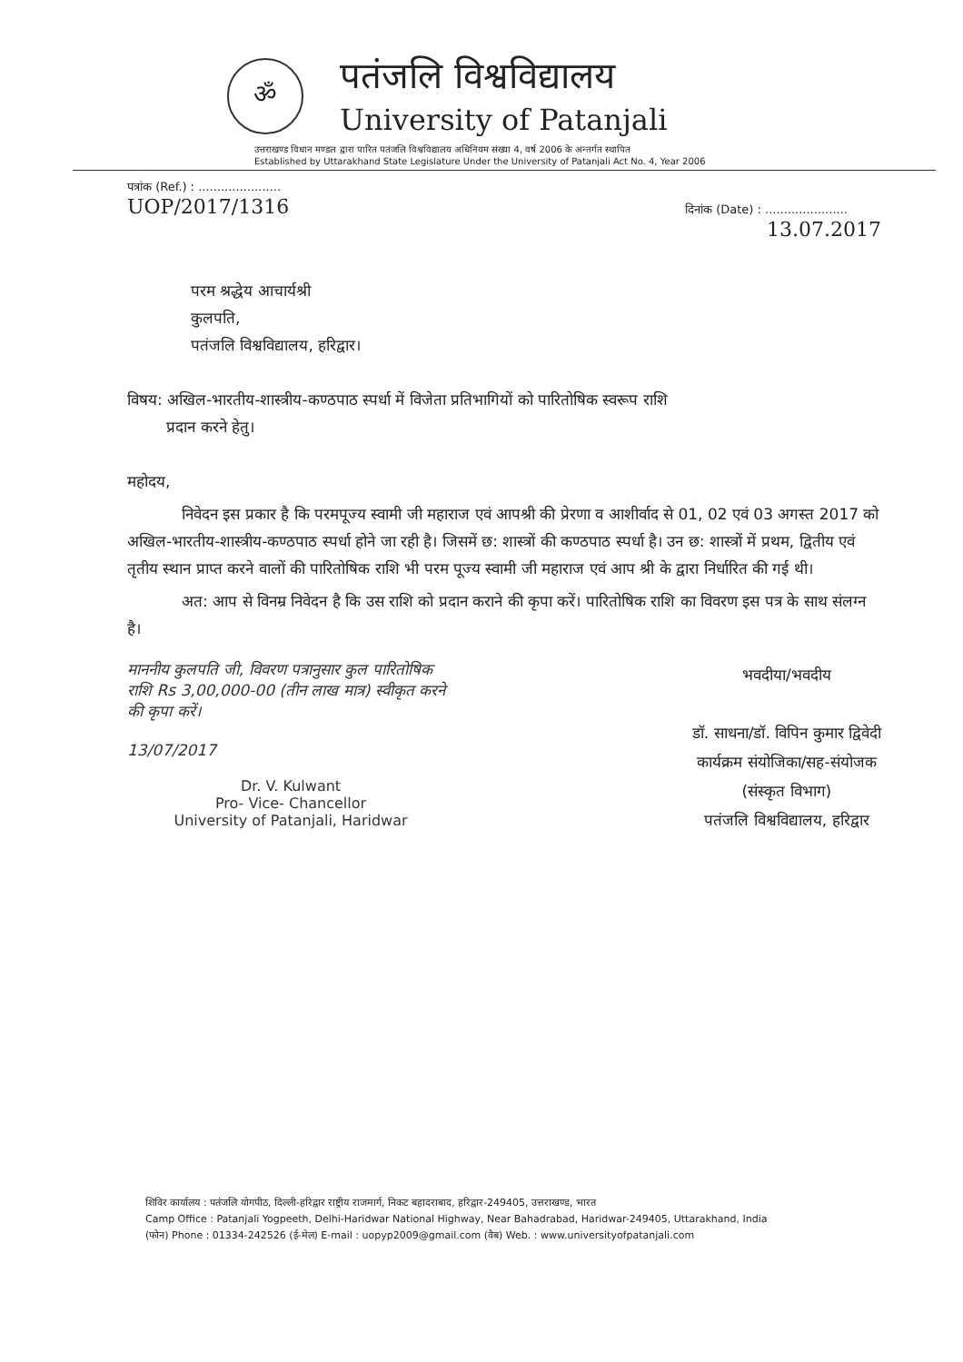ॐ
पतंजलि विश्वविद्यालय
University of Patanjali
उत्तराखण्ड विधान मण्डल द्वारा पारित पतंजलि विश्वविद्यालय अधिनियम संख्या 4, वर्ष 2006 के अन्तर्गत स्थापित
Established by Uttarakhand State Legislature Under the University of Patanjali Act No. 4, Year 2006
पत्रांक (Ref.) : ......................
UOP/2017/1316
दिनांक (Date) : ......................
13.07.2017
परम श्रद्धेय आचार्यश्री
कुलपति,
पतंजलि विश्वविद्यालय, हरिद्वार।
विषय: अखिल-भारतीय-शास्त्रीय-कण्ठपाठ स्पर्धा में विजेता प्रतिभागियों को पारितोषिक स्वरूप राशि
प्रदान करने हेतु।
महोदय,
निवेदन इस प्रकार है कि परमपूज्य स्वामी जी महाराज एवं आपश्री की प्रेरणा व आशीर्वाद से 01, 02 एवं 03 अगस्त 2017 को अखिल-भारतीय-शास्त्रीय-कण्ठपाठ स्पर्धा होने जा रही है। जिसमें छ: शास्त्रों की कण्ठपाठ स्पर्धा है। उन छ: शास्त्रों में प्रथम, द्वितीय एवं तृतीय स्थान प्राप्त करने वालों की पारितोषिक राशि भी परम पूज्य स्वामी जी महाराज एवं आप श्री के द्वारा निर्धारित की गई थी।
अत: आप से विनम्र निवेदन है कि उस राशि को प्रदान कराने की कृपा करें। पारितोषिक राशि का विवरण इस पत्र के साथ संलग्न है।
माननीय कुलपति जी, विवरण पत्रानुसार कुल पारितोषिक राशि Rs 3,00,000-00 (तीन लाख मात्र) स्वीकृत करने की कृपा करें।
13/07/2017
Dr. V. Kulwant
Pro- Vice- Chancellor
University of Patanjali, Haridwar
भवदीया/भवदीय
डॉ. साधना/डॉ. विपिन कुमार द्विवेदी
कार्यक्रम संयोजिका/सह-संयोजक
(संस्कृत विभाग)
पतंजलि विश्वविद्यालय, हरिद्वार
शिविर कार्यालय : पतंजलि योगपीठ, दिल्ली-हरिद्वार राष्ट्रीय राजमार्ग, निकट बहादराबाद, हरिद्वार-249405, उत्तराखण्ड, भारत
Camp Office : Patanjali Yogpeeth, Delhi-Haridwar National Highway, Near Bahadrabad, Haridwar-249405, Uttarakhand, India
(फोन) Phone : 01334-242526 (ई-मेल) E-mail : uopyp2009@gmail.com (वैब) Web. : www.universityofpatanjali.com